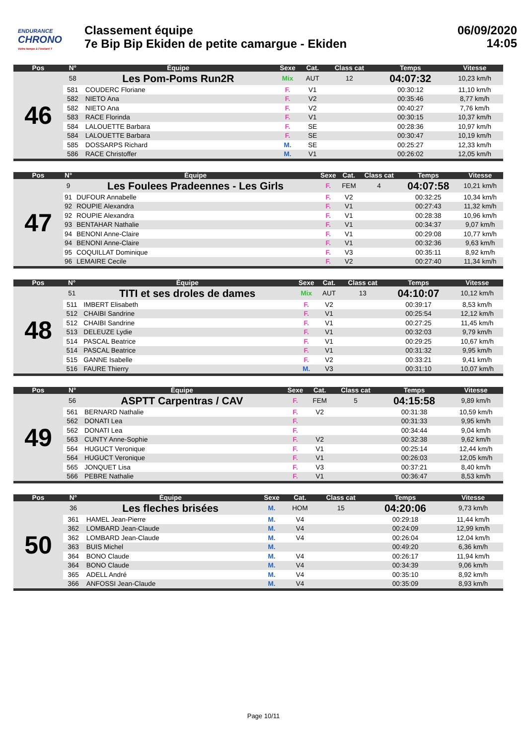ENDURANCE
CHRONO
Votre temps à l'instant T
Classement équipe
7e Bip Bip Ekiden de petite camargue - Ekiden
06/09/2020
14:05
| Pos | N° | Équipe | Sexe | Cat. | Class cat | Temps | Vitesse |
| --- | --- | --- | --- | --- | --- | --- | --- |
| 46 | 58 | Les Pom-Poms Run2R | Mix | AUT | 12 | 04:07:32 | 10,23 km/h |
| | 581 | COUDERC Floriane | F. | V1 | | 00:30:12 | 11,10 km/h |
| | 582 | NIETO Ana | F. | V2 | | 00:35:46 | 8,77 km/h |
| | 582 | NIETO Ana | F. | V2 | | 00:40:27 | 7,76 km/h |
| | 583 | RACE Florinda | F. | V1 | | 00:30:15 | 10,37 km/h |
| | 584 | LALOUETTE Barbara | F. | SE | | 00:28:36 | 10,97 km/h |
| | 584 | LALOUETTE Barbara | F. | SE | | 00:30:47 | 10,19 km/h |
| | 585 | DOSSARPS Richard | M. | SE | | 00:25:27 | 12,33 km/h |
| | 586 | RACE Christoffer | M. | V1 | | 00:26:02 | 12,05 km/h |
| Pos | N° | Équipe | Sexe | Cat. | Class cat | Temps | Vitesse |
| --- | --- | --- | --- | --- | --- | --- | --- |
| 47 | 9 | Les Foulees Pradeennes - Les Girls | F. | FEM | 4 | 04:07:58 | 10,21 km/h |
| | 91 | DUFOUR Annabelle | F. | V2 | | 00:32:25 | 10,34 km/h |
| | 92 | ROUPIE Alexandra | F. | V1 | | 00:27:43 | 11,32 km/h |
| | 92 | ROUPIE Alexandra | F. | V1 | | 00:28:38 | 10,96 km/h |
| | 93 | BENTAHAR Nathalie | F. | V1 | | 00:34:37 | 9,07 km/h |
| | 94 | BENONI Anne-Claire | F. | V1 | | 00:29:08 | 10,77 km/h |
| | 94 | BENONI Anne-Claire | F. | V1 | | 00:32:36 | 9,63 km/h |
| | 95 | COQUILLAT Dominique | F. | V3 | | 00:35:11 | 8,92 km/h |
| | 96 | LEMAIRE Cecile | F. | V2 | | 00:27:40 | 11,34 km/h |
| Pos | N° | Équipe | Sexe | Cat. | Class cat | Temps | Vitesse |
| --- | --- | --- | --- | --- | --- | --- | --- |
| 48 | 51 | TITI et ses droles de dames | Mix | AUT | 13 | 04:10:07 | 10,12 km/h |
| | 511 | IMBERT Elisabeth | F. | V2 | | 00:39:17 | 8,53 km/h |
| | 512 | CHAIBI Sandrine | F. | V1 | | 00:25:54 | 12,12 km/h |
| | 512 | CHAIBI Sandrine | F. | V1 | | 00:27:25 | 11,45 km/h |
| | 513 | DELEUZE Lydie | F. | V1 | | 00:32:03 | 9,79 km/h |
| | 514 | PASCAL Beatrice | F. | V1 | | 00:29:25 | 10,67 km/h |
| | 514 | PASCAL Beatrice | F. | V1 | | 00:31:32 | 9,95 km/h |
| | 515 | GANNE Isabelle | F. | V2 | | 00:33:21 | 9,41 km/h |
| | 516 | FAURE Thierry | M. | V3 | | 00:31:10 | 10,07 km/h |
| Pos | N° | Équipe | Sexe | Cat. | Class cat | Temps | Vitesse |
| --- | --- | --- | --- | --- | --- | --- | --- |
| 49 | 56 | ASPTT Carpentras / CAV | F. | FEM | 5 | 04:15:58 | 9,89 km/h |
| | 561 | BERNARD Nathalie | F. | V2 | | 00:31:38 | 10,59 km/h |
| | 562 | DONATI Lea | F. | | | 00:31:33 | 9,95 km/h |
| | 562 | DONATI Lea | F. | | | 00:34:44 | 9,04 km/h |
| | 563 | CUNTY Anne-Sophie | F. | V2 | | 00:32:38 | 9,62 km/h |
| | 564 | HUGUCT Veronique | F. | V1 | | 00:25:14 | 12,44 km/h |
| | 564 | HUGUCT Veronique | F. | V1 | | 00:26:03 | 12,05 km/h |
| | 565 | JONQUET Lisa | F. | V3 | | 00:37:21 | 8,40 km/h |
| | 566 | PEBRE Nathalie | F. | V1 | | 00:36:47 | 8,53 km/h |
| Pos | N° | Équipe | Sexe | Cat. | Class cat | Temps | Vitesse |
| --- | --- | --- | --- | --- | --- | --- | --- |
| 50 | 36 | Les fleches brisées | M. | HOM | 15 | 04:20:06 | 9,73 km/h |
| | 361 | HAMEL Jean-Pierre | M. | V4 | | 00:29:18 | 11,44 km/h |
| | 362 | LOMBARD Jean-Claude | M. | V4 | | 00:24:09 | 12,99 km/h |
| | 362 | LOMBARD Jean-Claude | M. | V4 | | 00:26:04 | 12,04 km/h |
| | 363 | BUIS Michel | M. | | | 00:49:20 | 6,36 km/h |
| | 364 | BONO Claude | M. | V4 | | 00:26:17 | 11,94 km/h |
| | 364 | BONO Claude | M. | V4 | | 00:34:39 | 9,06 km/h |
| | 365 | ADELL André | M. | V4 | | 00:35:10 | 8,92 km/h |
| | 366 | ANFOSSI Jean-Claude | M. | V4 | | 00:35:09 | 8,93 km/h |
Page 10/11